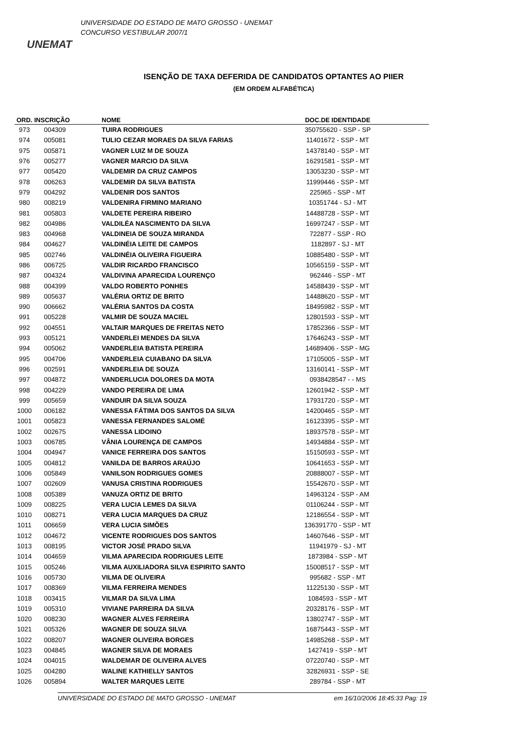UNEMAT
UNIVERSIDADE DO ESTADO DE MATO GROSSO - UNEMAT
CONCURSO VESTIBULAR 2007/1
ISENÇÃO DE TAXA DEFERIDA DE CANDIDATOS OPTANTES AO PIIER
(EM ORDEM ALFABÉTICA)
| ORD. | INSCRIÇÃO | NOME | DOC.DE IDENTIDADE | |
| --- | --- | --- | --- | --- |
| 973 | 004309 | TUIRA RODRIGUES | 350755620 - SSP - SP | |
| 974 | 005081 | TULIO CEZAR MORAES DA SILVA FARIAS | 11401672 - SSP - MT | |
| 975 | 005871 | VAGNER LUIZ M DE SOUZA | 14378140 - SSP - MT | |
| 976 | 005277 | VAGNER MARCIO DA SILVA | 16291581 - SSP - MT | |
| 977 | 005420 | VALDEMIR DA CRUZ CAMPOS | 13053230 - SSP - MT | |
| 978 | 006263 | VALDEMIR DA SILVA BATISTA | 11999446 - SSP - MT | |
| 979 | 004292 | VALDENIR DOS SANTOS | 225965 - SSP - MT | |
| 980 | 008219 | VALDENIRA FIRMINO MARIANO | 10351744 - SJ - MT | |
| 981 | 005803 | VALDETE PEREIRA RIBEIRO | 14488728 - SSP - MT | |
| 982 | 004986 | VALDILÉA NASCIMENTO DA SILVA | 16997247 - SSP - MT | |
| 983 | 004968 | VALDINEIA DE SOUZA MIRANDA | 722877 - SSP - RO | |
| 984 | 004627 | VALDINÉIA LEITE DE CAMPOS | 1182897 - SJ - MT | |
| 985 | 002746 | VALDINÉIA OLIVEIRA FIGUEIRA | 10885480 - SSP - MT | |
| 986 | 006725 | VALDIR RICARDO FRANCISCO | 10565159 - SSP - MT | |
| 987 | 004324 | VALDIVINA APARECIDA LOURENÇO | 962446 - SSP - MT | |
| 988 | 004399 | VALDO ROBERTO PONHES | 14588439 - SSP - MT | |
| 989 | 005637 | VALÉRIA ORTIZ DE BRITO | 14488620 - SSP - MT | |
| 990 | 006662 | VALÉRIA SANTOS DA COSTA | 18495982 - SSP - MT | |
| 991 | 005228 | VALMIR DE SOUZA MACIEL | 12801593 - SSP - MT | |
| 992 | 004551 | VALTAIR MARQUES DE FREITAS NETO | 17852366 - SSP - MT | |
| 993 | 005121 | VANDERLEI MENDES DA SILVA | 17646243 - SSP - MT | |
| 994 | 005062 | VANDERLEIA BATISTA PEREIRA | 14689406 - SSP - MG | |
| 995 | 004706 | VANDERLEIA CUIABANO DA SILVA | 17105005 - SSP - MT | |
| 996 | 002591 | VANDERLEIA DE SOUZA | 13160141 - SSP - MT | |
| 997 | 004872 | VANDERLUCIA DOLORES DA MOTA | 0938428547 - - MS | |
| 998 | 004229 | VANDO PEREIRA DE LIMA | 12601942 - SSP - MT | |
| 999 | 005659 | VANDUIR DA SILVA SOUZA | 17931720 - SSP - MT | |
| 1000 | 006182 | VANESSA FÁTIMA DOS SANTOS DA SILVA | 14200465 - SSP - MT | |
| 1001 | 005823 | VANESSA FERNANDES SALOMÉ | 16123395 - SSP - MT | |
| 1002 | 002675 | VANESSA LIDOINO | 18937578 - SSP - MT | |
| 1003 | 006785 | VÂNIA LOURENÇA DE CAMPOS | 14934884 - SSP - MT | |
| 1004 | 004947 | VANICE FERREIRA DOS SANTOS | 15150593 - SSP - MT | |
| 1005 | 004812 | VANILDA DE BARROS ARAÚJO | 10641653 - SSP - MT | |
| 1006 | 005849 | VANILSON RODRIGUES GOMES | 20888007 - SSP - MT | |
| 1007 | 002609 | VANUSA CRISTINA RODRIGUES | 15542670 - SSP - MT | |
| 1008 | 005389 | VANUZA ORTIZ DE BRITO | 14963124 - SSP - AM | |
| 1009 | 008225 | VERA LUCIA LEMES DA SILVA | 01106244 - SSP - MT | |
| 1010 | 008271 | VERA LUCIA MARQUES DA CRUZ | 12186554 - SSP - MT | |
| 1011 | 006659 | VERA LUCIA SIMÕES | 136391770 - SSP - MT | |
| 1012 | 004672 | VICENTE RODRIGUES DOS SANTOS | 14607646 - SSP - MT | |
| 1013 | 008195 | VICTOR JOSÉ PRADO SILVA | 11941979 - SJ - MT | |
| 1014 | 004659 | VILMA APARECIDA RODRIGUES LEITE | 1873984 - SSP - MT | |
| 1015 | 005246 | VILMA AUXILIADORA SILVA ESPIRITO SANTO | 15008517 - SSP - MT | |
| 1016 | 005730 | VILMA DE OLIVEIRA | 995682 - SSP - MT | |
| 1017 | 008369 | VILMA FERREIRA MENDES | 11225130 - SSP - MT | |
| 1018 | 003415 | VILMAR DA SILVA LIMA | 1084593 - SSP - MT | |
| 1019 | 005310 | VIVIANE PARREIRA DA SILVA | 20328176 - SSP - MT | |
| 1020 | 008230 | WAGNER ALVES FERREIRA | 13802747 - SSP - MT | |
| 1021 | 005326 | WAGNER DE SOUZA SILVA | 16875443 - SSP - MT | |
| 1022 | 008207 | WAGNER OLIVEIRA BORGES | 14985268 - SSP - MT | |
| 1023 | 004845 | WAGNER SILVA DE MORAES | 1427419 - SSP - MT | |
| 1024 | 004015 | WALDEMAR DE OLIVEIRA ALVES | 07220740 - SSP - MT | |
| 1025 | 004280 | WALINE KATHIELLY SANTOS | 32826931 - SSP - SE | |
| 1026 | 005894 | WALTER MARQUES LEITE | 289784 - SSP - MT | |
UNIVERSIDADE DO ESTADO DE MATO GROSSO - UNEMAT em 16/10/2006 18:45:33 Pag: 19